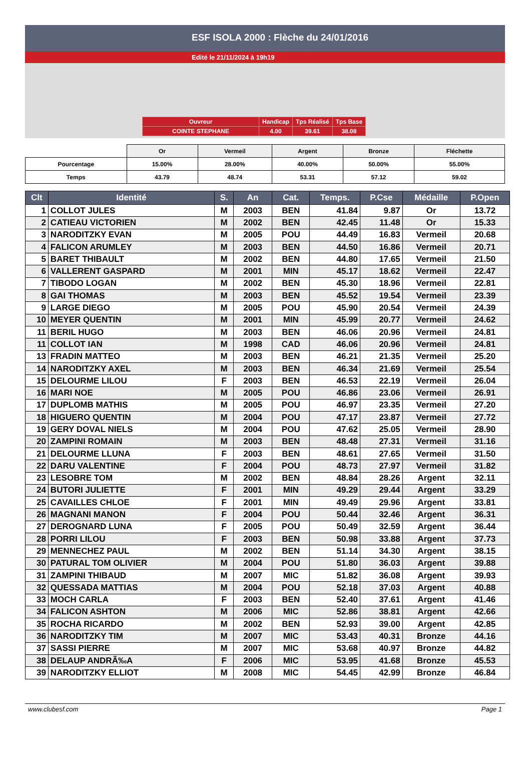ESF ISOLA 2000 : Flèche du 24/01/2016
Edité le 21/11/2024 à 19h19
| Ouvreur | Handicap | Tps Réalisé | Tps Base |
| COINTE STEPHANE | 4.00 | 39.61 | 38.08 |
| | Or | Vermeil | Argent | Bronze | Fléchette |
| Pourcentage | 15.00% | 28.00% | 40.00% | 50.00% | 55.00% |
| Temps | 43.79 | 48.74 | 53.31 | 57.12 | 59.02 |
| Clt | Identité | S. | An | Cat. | Temps. | P.Cse | Médaille | P.Open |
| --- | --- | --- | --- | --- | --- | --- | --- | --- |
| 1 | COLLOT JULES | M | 2003 | BEN | 41.84 | 9.87 | Or | 13.72 |
| 2 | CATIEAU VICTORIEN | M | 2002 | BEN | 42.45 | 11.48 | Or | 15.33 |
| 3 | NARODITZKY EVAN | M | 2005 | POU | 44.49 | 16.83 | Vermeil | 20.68 |
| 4 | FALICON ARUMLEY | M | 2003 | BEN | 44.50 | 16.86 | Vermeil | 20.71 |
| 5 | BARET THIBAULT | M | 2002 | BEN | 44.80 | 17.65 | Vermeil | 21.50 |
| 6 | VALLERENT GASPARD | M | 2001 | MIN | 45.17 | 18.62 | Vermeil | 22.47 |
| 7 | TIBODO LOGAN | M | 2002 | BEN | 45.30 | 18.96 | Vermeil | 22.81 |
| 8 | GAI THOMAS | M | 2003 | BEN | 45.52 | 19.54 | Vermeil | 23.39 |
| 9 | LARGE DIEGO | M | 2005 | POU | 45.90 | 20.54 | Vermeil | 24.39 |
| 10 | MEYER QUENTIN | M | 2001 | MIN | 45.99 | 20.77 | Vermeil | 24.62 |
| 11 | BERIL HUGO | M | 2003 | BEN | 46.06 | 20.96 | Vermeil | 24.81 |
| 11 | COLLOT IAN | M | 1998 | CAD | 46.06 | 20.96 | Vermeil | 24.81 |
| 13 | FRADIN MATTEO | M | 2003 | BEN | 46.21 | 21.35 | Vermeil | 25.20 |
| 14 | NARODITZKY AXEL | M | 2003 | BEN | 46.34 | 21.69 | Vermeil | 25.54 |
| 15 | DELOURME LILOU | F | 2003 | BEN | 46.53 | 22.19 | Vermeil | 26.04 |
| 16 | MARI NOE | M | 2005 | POU | 46.86 | 23.06 | Vermeil | 26.91 |
| 17 | DUPLOMB MATHIS | M | 2005 | POU | 46.97 | 23.35 | Vermeil | 27.20 |
| 18 | HIGUERO QUENTIN | M | 2004 | POU | 47.17 | 23.87 | Vermeil | 27.72 |
| 19 | GERY DOVAL NIELS | M | 2004 | POU | 47.62 | 25.05 | Vermeil | 28.90 |
| 20 | ZAMPINI ROMAIN | M | 2003 | BEN | 48.48 | 27.31 | Vermeil | 31.16 |
| 21 | DELOURME LLUNA | F | 2003 | BEN | 48.61 | 27.65 | Vermeil | 31.50 |
| 22 | DARU VALENTINE | F | 2004 | POU | 48.73 | 27.97 | Vermeil | 31.82 |
| 23 | LESOBRE TOM | M | 2002 | BEN | 48.84 | 28.26 | Argent | 32.11 |
| 24 | BUTORI JULIETTE | F | 2001 | MIN | 49.29 | 29.44 | Argent | 33.29 |
| 25 | CAVAILLES CHLOE | F | 2001 | MIN | 49.49 | 29.96 | Argent | 33.81 |
| 26 | MAGNANI MANON | F | 2004 | POU | 50.44 | 32.46 | Argent | 36.31 |
| 27 | DEROGNARD LUNA | F | 2005 | POU | 50.49 | 32.59 | Argent | 36.44 |
| 28 | PORRI LILOU | F | 2003 | BEN | 50.98 | 33.88 | Argent | 37.73 |
| 29 | MENNECHEZ PAUL | M | 2002 | BEN | 51.14 | 34.30 | Argent | 38.15 |
| 30 | PATURAL TOM OLIVIER | M | 2004 | POU | 51.80 | 36.03 | Argent | 39.88 |
| 31 | ZAMPINI THIBAUD | M | 2007 | MIC | 51.82 | 36.08 | Argent | 39.93 |
| 32 | QUESSADA MATTIAS | M | 2004 | POU | 52.18 | 37.03 | Argent | 40.88 |
| 33 | MOCH CARLA | F | 2003 | BEN | 52.40 | 37.61 | Argent | 41.46 |
| 34 | FALICON ASHTON | M | 2006 | MIC | 52.86 | 38.81 | Argent | 42.66 |
| 35 | ROCHA RICARDO | M | 2002 | BEN | 52.93 | 39.00 | Argent | 42.85 |
| 36 | NARODITZKY TIM | M | 2007 | MIC | 53.43 | 40.31 | Bronze | 44.16 |
| 37 | SASSI PIERRE | M | 2007 | MIC | 53.68 | 40.97 | Bronze | 44.82 |
| 38 | DELAUP ANDRÃ‰A | F | 2006 | MIC | 53.95 | 41.68 | Bronze | 45.53 |
| 39 | NARODITZKY ELLIOT | M | 2008 | MIC | 54.45 | 42.99 | Bronze | 46.84 |
www.clubesf.com Page 1